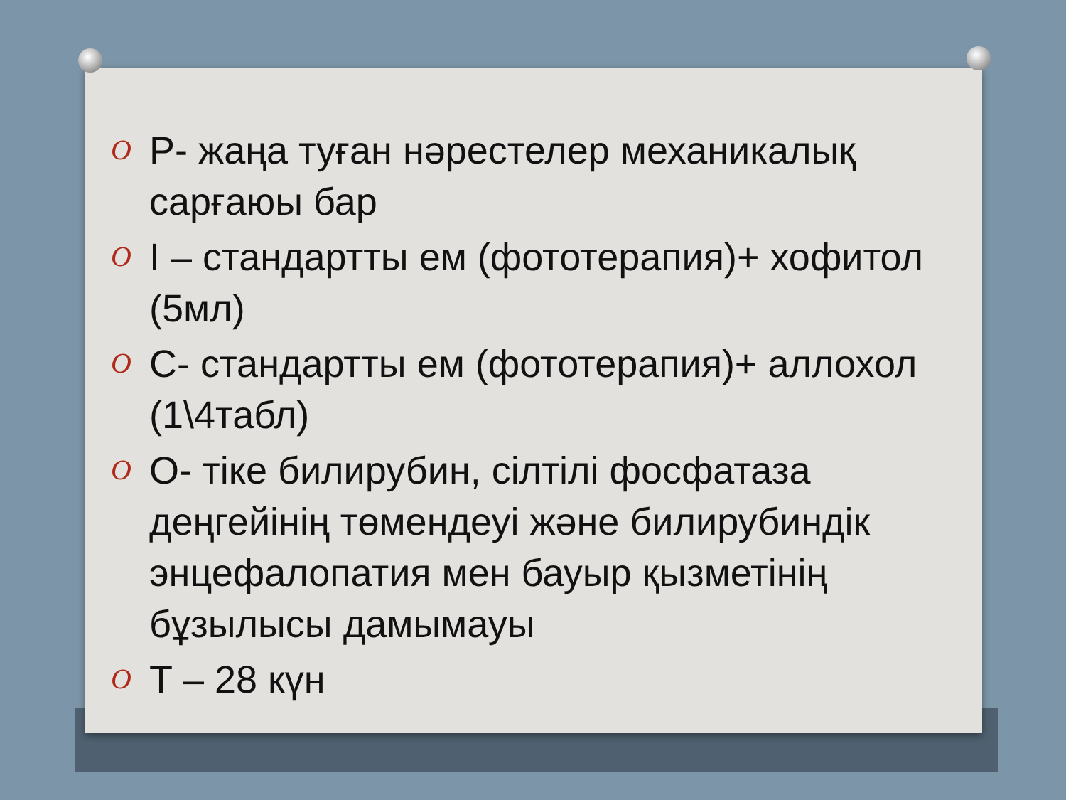O Р- жаңа туған нәрестелер механикалық сарғаюы бар
O I – стандартты ем (фототерапия)+ хофитол (5мл)
O C- стандартты ем (фототерапия)+ аллохол (1\4табл)
O O- тіке билирубин, сілтілі фосфатаза деңгейінің төмендеуі және билирубиндік энцефалопатия мен бауыр қызметінің бұзылысы дамымауы
O T – 28 күн